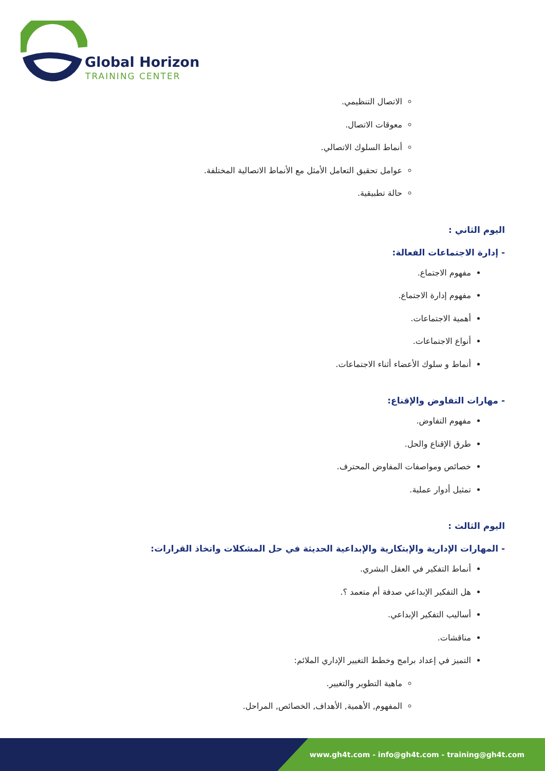Global Horizon
TRAINING CENTER
الاتصال التنظيمي.
معوقات الاتصال.
أنماط السلوك الاتصالي.
عوامل تحقيق التعامل الأمثل مع الأنماط الاتصالية المختلفة.
حالة تطبيقية.
اليوم الثاني :
- إدارة الاجتماعات الفعالة:
مفهوم الاجتماع.
مفهوم إدارة الاجتماع.
أهمية الاجتماعات.
أنواع الاجتماعات.
أنماط و سلوك الأعضاء أثناء الاجتماعات.
- مهارات التفاوض والإقناع:
مفهوم التفاوض.
طرق الإقناع والحل.
خصائص ومواصفات المفاوض المحترف.
تمثيل أدوار عملية.
اليوم الثالث :
- المهارات الإدارية والإبتكارية والإبداعية الحديثة في حل المشكلات واتخاذ القرارات:
أنماط التفكير في العقل البشري.
هل التفكير الإبداعي صدفة أم متعمد ؟.
أساليب التفكير الإبداعي.
مناقشات.
التميز في إعداد برامج وخطط التغيير الإداري الملائم:
ماهية التطوير والتغيير.
المفهوم, الأهمية, الأهداف, الخصائص, المراحل.
www.gh4t.com - info@gh4t.com - training@gh4t.com